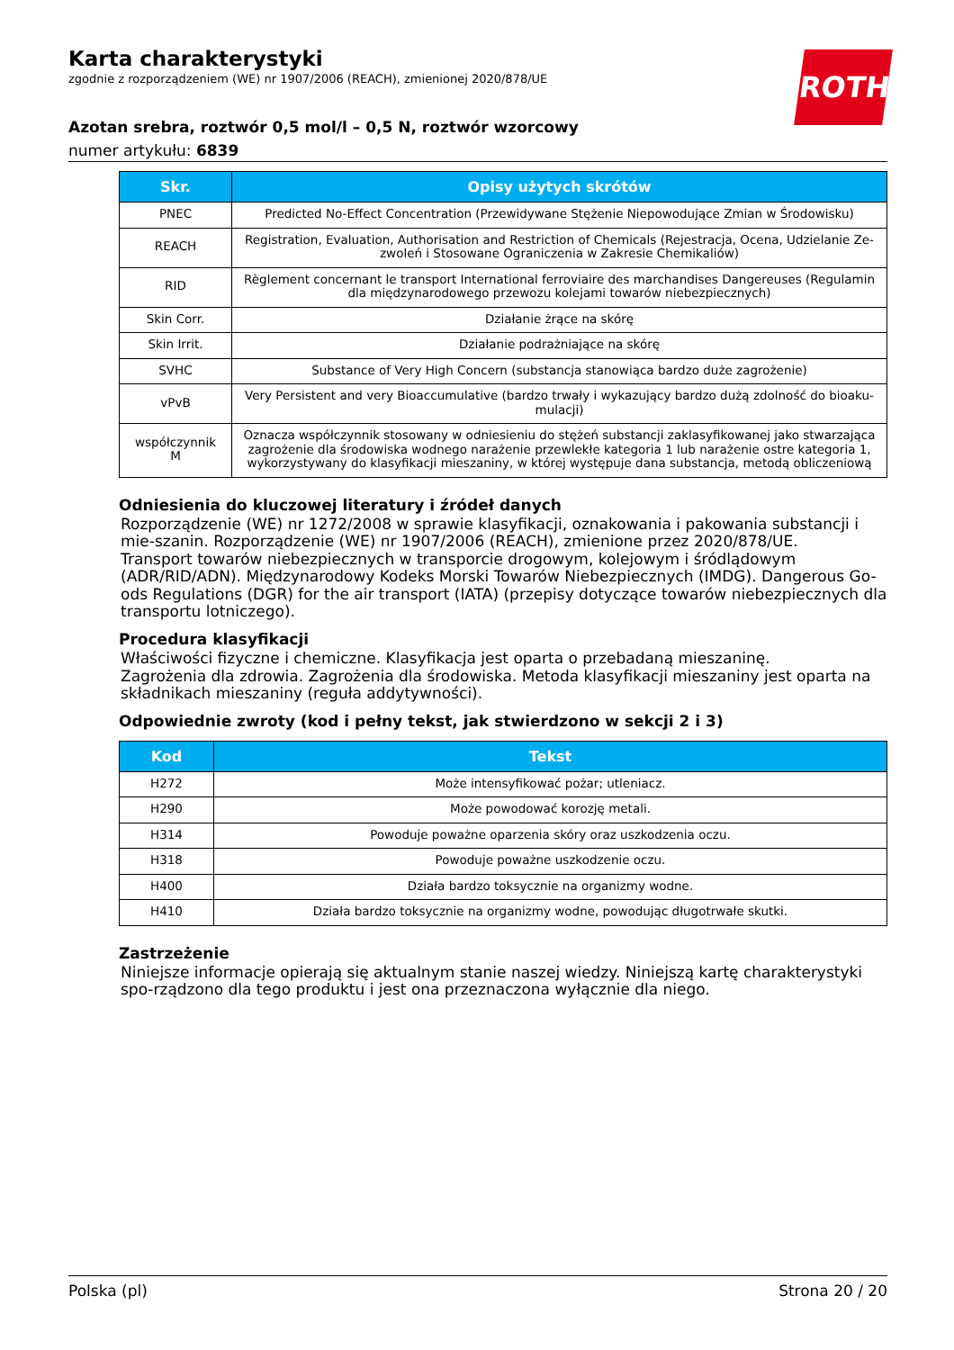Karta charakterystyki
zgodnie z rozporządzeniem (WE) nr 1907/2006 (REACH), zmienionej 2020/878/UE
ROTH
Azotan srebra, roztwór 0,5 mol/l – 0,5 N, roztwór wzorcowy
numer artykułu: 6839
| Skr. | Opisy użytych skrótów |
| --- | --- |
| PNEC | Predicted No-Effect Concentration (Przewidywane Stężenie Niepowodujące Zmian w Środowisku) |
| REACH | Registration, Evaluation, Authorisation and Restriction of Chemicals (Rejestracja, Ocena, Udzielanie Ze-zwoleń i Stosowane Ograniczenia w Zakresie Chemikaliów) |
| RID | Règlement concernant le transport International ferroviaire des marchandises Dangereuses (Regulamin dla międzynarodowego przewozu kolejami towarów niebezpiecznych) |
| Skin Corr. | Działanie żrące na skórę |
| Skin Irrit. | Działanie podrażniające na skórę |
| SVHC | Substance of Very High Concern (substancja stanowiąca bardzo duże zagrożenie) |
| vPvB | Very Persistent and very Bioaccumulative (bardzo trwały i wykazujący bardzo dużą zdolność do bioaku-mulacji) |
| współczynnik M | Oznacza współczynnik stosowany w odniesieniu do stężeń substancji zaklasyfikowanej jako stwarzająca zagrożenie dla środowiska wodnego narażenie przewlekłe kategoria 1 lub narażenie ostre kategoria 1, wykorzystywany do klasyfikacji mieszaniny, w której występuje dana substancja, metodą obliczeniową |
Odniesienia do kluczowej literatury i źródeł danych
Rozporządzenie (WE) nr 1272/2008 w sprawie klasyfikacji, oznakowania i pakowania substancji i mie-szanin. Rozporządzenie (WE) nr 1907/2006 (REACH), zmienione przez 2020/878/UE.
Transport towarów niebezpiecznych w transporcie drogowym, kolejowym i śródlądowym (ADR/RID/ADN). Międzynarodowy Kodeks Morski Towarów Niebezpiecznych (IMDG). Dangerous Go-ods Regulations (DGR) for the air transport (IATA) (przepisy dotyczące towarów niebezpiecznych dla transportu lotniczego).
Procedura klasyfikacji
Właściwości fizyczne i chemiczne. Klasyfikacja jest oparta o przebadaną mieszaninę.
Zagrożenia dla zdrowia. Zagrożenia dla środowiska. Metoda klasyfikacji mieszaniny jest oparta na składnikach mieszaniny (reguła addytywności).
Odpowiednie zwroty (kod i pełny tekst, jak stwierdzono w sekcji 2 i 3)
| Kod | Tekst |
| --- | --- |
| H272 | Może intensyfikować pożar; utleniacz. |
| H290 | Może powodować korozję metali. |
| H314 | Powoduje poważne oparzenia skóry oraz uszkodzenia oczu. |
| H318 | Powoduje poważne uszkodzenie oczu. |
| H400 | Działa bardzo toksycznie na organizmy wodne. |
| H410 | Działa bardzo toksycznie na organizmy wodne, powodując długotrwałe skutki. |
Zastrzeżenie
Niniejsze informacje opierają się aktualnym stanie naszej wiedzy. Niniejszą kartę charakterystyki spo-rządzono dla tego produktu i jest ona przeznaczona wyłącznie dla niego.
Polska (pl) Strona 20 / 20